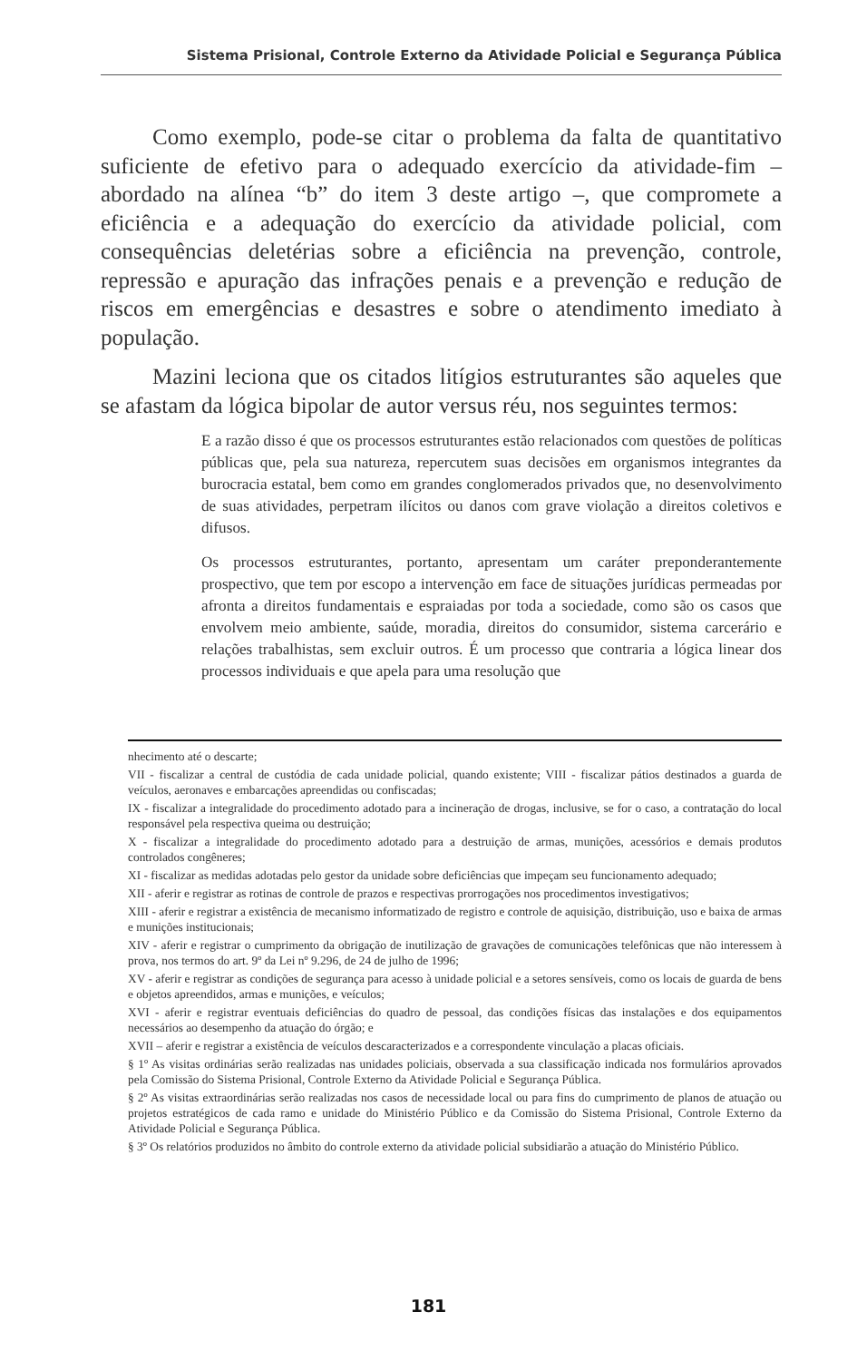Sistema Prisional, Controle Externo da Atividade Policial e Segurança Pública
Como exemplo, pode-se citar o problema da falta de quantitativo suficiente de efetivo para o adequado exercício da atividade-fim – abordado na alínea “b” do item 3 deste artigo –, que compromete a eficiência e a adequação do exercício da atividade policial, com consequências deletérias sobre a eficiência na prevenção, controle, repressão e apuração das infrações penais e a prevenção e redução de riscos em emergências e desastres e sobre o atendimento imediato à população.
Mazini leciona que os citados litígios estruturantes são aqueles que se afastam da lógica bipolar de autor versus réu, nos seguintes termos:
E a razão disso é que os processos estruturantes estão relacionados com questões de políticas públicas que, pela sua natureza, repercutem suas decisões em organismos integrantes da burocracia estatal, bem como em grandes conglomerados privados que, no desenvolvimento de suas atividades, perpetram ilícitos ou danos com grave violação a direitos coletivos e difusos.
Os processos estruturantes, portanto, apresentam um caráter preponderantemente prospectivo, que tem por escopo a intervenção em face de situações jurídicas permeadas por afronta a direitos fundamentais e espraiadas por toda a sociedade, como são os casos que envolvem meio ambiente, saúde, moradia, direitos do consumidor, sistema carcerário e relações trabalhistas, sem excluir outros. É um processo que contraria a lógica linear dos processos individuais e que apela para uma resolução que
nhecimento até o descarte;
VII - fiscalizar a central de custódia de cada unidade policial, quando existente; VIII - fiscalizar pátios destinados a guarda de veículos, aeronaves e embarcações apreendidas ou confiscadas;
IX - fiscalizar a integralidade do procedimento adotado para a incineração de drogas, inclusive, se for o caso, a contratação do local responsável pela respectiva queima ou destruição;
X - fiscalizar a integralidade do procedimento adotado para a destruição de armas, munições, acessórios e demais produtos controlados congêneres;
XI - fiscalizar as medidas adotadas pelo gestor da unidade sobre deficiências que impeçam seu funcionamento adequado;
XII - aferir e registrar as rotinas de controle de prazos e respectivas prorrogações nos procedimentos investigativos;
XIII - aferir e registrar a existência de mecanismo informatizado de registro e controle de aquisição, distribuição, uso e baixa de armas e munições institucionais;
XIV - aferir e registrar o cumprimento da obrigação de inutilização de gravações de comunicações telefônicas que não interessem à prova, nos termos do art. 9º da Lei nº 9.296, de 24 de julho de 1996;
XV - aferir e registrar as condições de segurança para acesso à unidade policial e a setores sensíveis, como os locais de guarda de bens e objetos apreendidos, armas e munições, e veículos;
XVI - aferir e registrar eventuais deficiências do quadro de pessoal, das condições físicas das instalações e dos equipamentos necessários ao desempenho da atuação do órgão; e
XVII – aferir e registrar a existência de veículos descaracterizados e a correspondente vinculação a placas oficiais.
§ 1º As visitas ordinárias serão realizadas nas unidades policiais, observada a sua classificação indicada nos formulários aprovados pela Comissão do Sistema Prisional, Controle Externo da Atividade Policial e Segurança Pública.
§ 2º As visitas extraordinárias serão realizadas nos casos de necessidade local ou para fins do cumprimento de planos de atuação ou projetos estratégicos de cada ramo e unidade do Ministério Público e da Comissão do Sistema Prisional, Controle Externo da Atividade Policial e Segurança Pública.
§ 3º Os relatórios produzidos no âmbito do controle externo da atividade policial subsidiarão a atuação do Ministério Público.
181